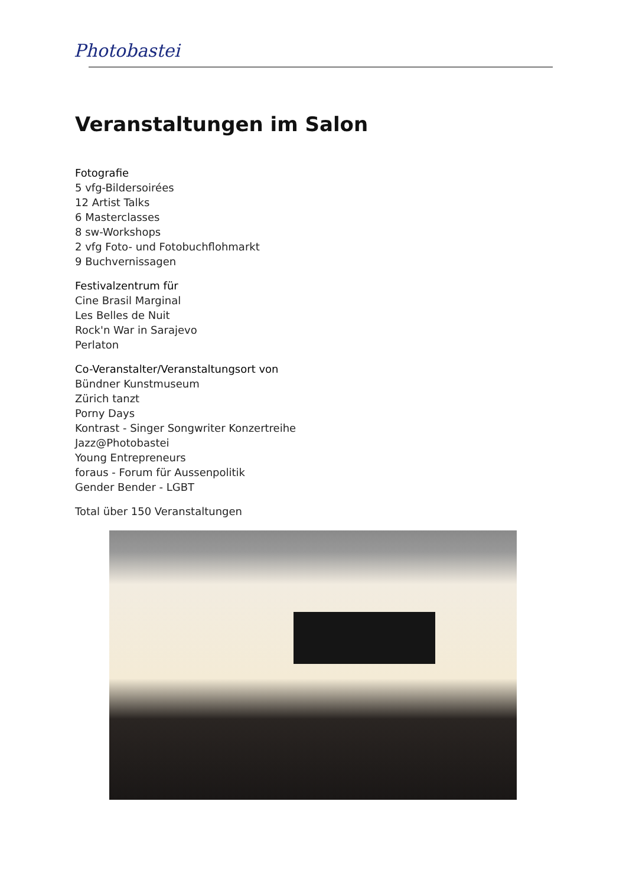Photobastei
Veranstaltungen im Salon
Fotografie
5 vfg-Bildersoirées
12 Artist Talks
6 Masterclasses
8 sw-Workshops
2 vfg Foto- und Fotobuchflohmarkt
9 Buchvernissagen
Festivalzentrum für
Cine Brasil Marginal
Les Belles de Nuit
Rock'n War in Sarajevo
Perlaton
Co-Veranstalter/Veranstaltungsort von
Bündner Kunstmuseum
Zürich tanzt
Porny Days
Kontrast - Singer Songwriter Konzertreihe
Jazz@Photobastei
Young Entrepreneurs
foraus - Forum für Aussenpolitik
Gender Bender - LGBT
Total über 150 Veranstaltungen